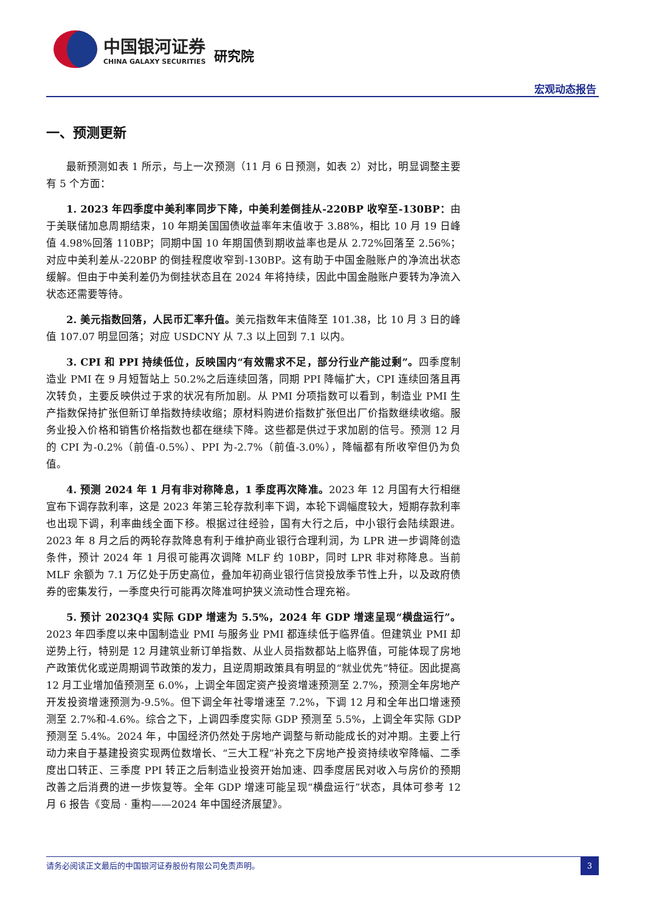中国银河证券
CHINA GALAXY SECURITIES
研究院
宏观动态报告
一、预测更新
最新预测如表 1 所示，与上一次预测（11 月 6 日预测，如表 2）对比，明显调整主要有 5 个方面：
1. 2023 年四季度中美利率同步下降，中美利差倒挂从-220BP 收窄至-130BP：由于美联储加息周期结束，10 年期美国国债收益率年末值收于 3.88%，相比 10 月 19 日峰值 4.98%回落 110BP；同期中国 10 年期国债到期收益率也是从 2.72%回落至 2.56%；对应中美利差从-220BP 的倒挂程度收窄到-130BP。这有助于中国金融账户的净流出状态缓解。但由于中美利差仍为倒挂状态且在 2024 年将持续，因此中国金融账户要转为净流入状态还需要等待。
2. 美元指数回落，人民币汇率升值。美元指数年末值降至 101.38，比 10 月 3 日的峰值 107.07 明显回落；对应 USDCNY 从 7.3 以上回到 7.1 以内。
3. CPI 和 PPI 持续低位，反映国内“有效需求不足，部分行业产能过剩”。四季度制造业 PMI 在 9 月短暂站上 50.2%之后连续回落，同期 PPI 降幅扩大，CPI 连续回落且再次转负，主要反映供过于求的状况有所加剧。从 PMI 分项指数可以看到，制造业 PMI 生产指数保持扩张但新订单指数持续收缩；原材料购进价指数扩张但出厂价指数继续收缩。服务业投入价格和销售价格指数也都在继续下降。这些都是供过于求加剧的信号。预测 12 月的 CPI 为-0.2%（前值-0.5%）、PPI 为-2.7%（前值-3.0%），降幅都有所收窄但仍为负值。
4. 预测 2024 年 1 月有非对称降息，1 季度再次降准。2023 年 12 月国有大行相继宣布下调存款利率，这是 2023 年第三轮存款利率下调，本轮下调幅度较大，短期存款利率也出现下调，利率曲线全面下移。根据过往经验，国有大行之后，中小银行会陆续跟进。2023 年 8 月之后的两轮存款降息有利于维护商业银行合理利润，为 LPR 进一步调降创造条件，预计 2024 年 1 月很可能再次调降 MLF 约 10BP，同时 LPR 非对称降息。当前 MLF 余额为 7.1 万亿处于历史高位，叠加年初商业银行信贷投放季节性上升，以及政府债券的密集发行，一季度央行可能再次降准呵护狭义流动性合理充裕。
5. 预计 2023Q4 实际 GDP 增速为 5.5%，2024 年 GDP 增速呈现“横盘运行”。2023 年四季度以来中国制造业 PMI 与服务业 PMI 都连续低于临界值。但建筑业 PMI 却逆势上行，特别是 12 月建筑业新订单指数、从业人员指数都站上临界值，可能体现了房地产政策优化或逆周期调节政策的发力，且逆周期政策具有明显的“就业优先”特征。因此提高 12 月工业增加值预测至 6.0%，上调全年固定资产投资增速预测至 2.7%，预测全年房地产开发投资增速预测为-9.5%。但下调全年社零增速至 7.2%，下调 12 月和全年出口增速预测至 2.7%和-4.6%。综合之下，上调四季度实际 GDP 预测至 5.5%，上调全年实际 GDP 预测至 5.4%。2024 年，中国经济仍然处于房地产调整与新动能成长的对冲期。主要上行动力来自于基建投资实现两位数增长、“三大工程”补充之下房地产投资持续收窄降幅、二季度出口转正、三季度 PPI 转正之后制造业投资开始加速、四季度居民对收入与房价的预期改善之后消费的进一步恢复等。全年 GDP 增速可能呈现“横盘运行”状态，具体可参考 12 月 6 报告《变局 · 重构——2024 年中国经济展望》。
请务必阅读正文最后的中国银河证券股份有限公司免责声明。
3